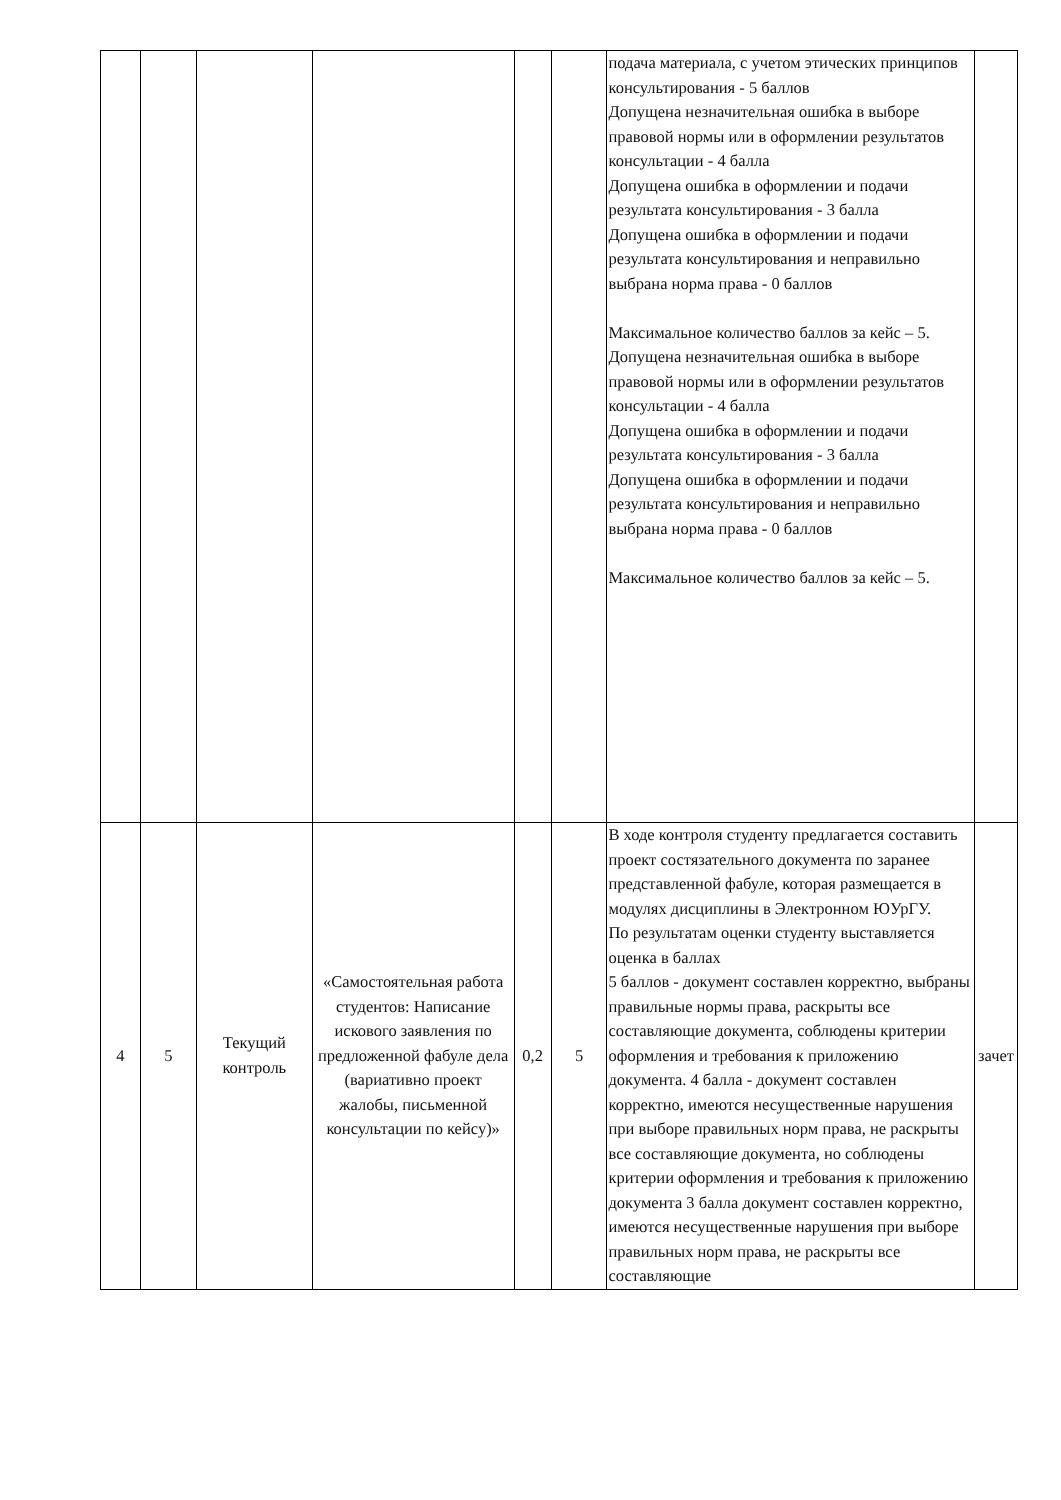| | | | | | | подача материала, с учетом этических принципов консультирования - 5 баллов Допущена незначительная ошибка в выборе правовой нормы или в оформлении результатов консультации - 4 балла Допущена ошибка в оформлении и подачи результата консультирования - 3 балла Допущена ошибка в оформлении и подачи результата консультирования и неправильно выбрана норма права - 0 баллов Максимальное количество баллов за кейс – 5. Допущена незначительная ошибка в выборе правовой нормы или в оформлении результатов консультации - 4 балла Допущена ошибка в оформлении и подачи результата консультирования - 3 балла Допущена ошибка в оформлении и подачи результата консультирования и неправильно выбрана норма права - 0 баллов Максимальное количество баллов за кейс – 5. | |
| 4 | 5 | Текущий контроль | «Самостоятельная работа студентов: Написание искового заявления по предложенной фабуле дела (вариативно проект жалобы, письменной консультации по кейсу)» | 0,2 | 5 | В ходе контроля студенту предлагается составить проект состязательного документа по заранее представленной фабуле, которая размещается в модулях дисциплины в Электронном ЮУрГУ. По результатам оценки студенту выставляется оценка в баллах 5 баллов - документ составлен корректно, выбраны правильные нормы права, раскрыты все составляющие документа, соблюдены критерии оформления и требования к приложению документа. 4 балла - документ составлен корректно, имеются несущественные нарушения при выборе правильных норм права, не раскрыты все составляющие документа, но соблюдены критерии оформления и требования к приложению документа 3 балла документ составлен корректно, имеются несущественные нарушения при выборе правильных норм права, не раскрыты все составляющие | зачет |